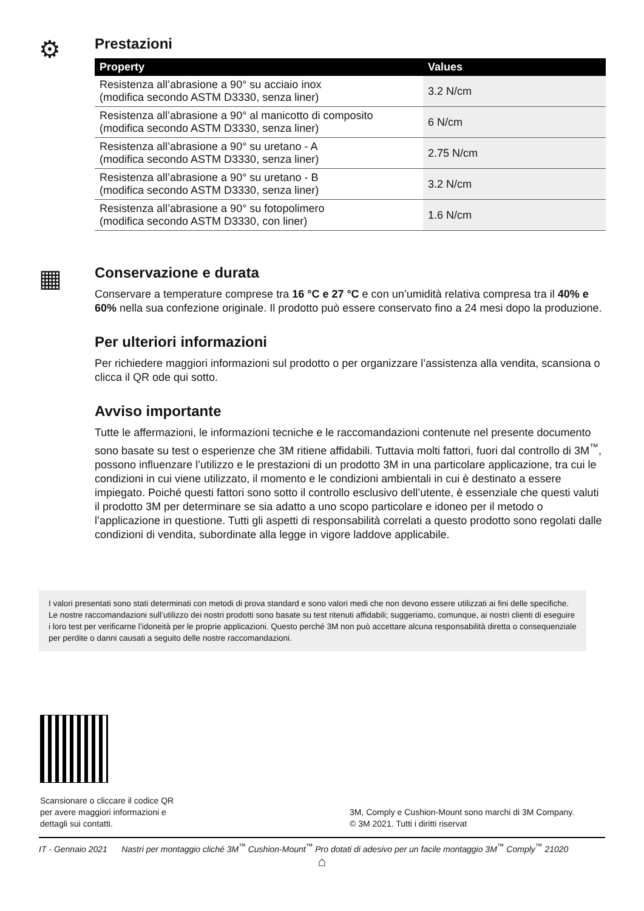⚙
Prestazioni
| Property | Values |
| --- | --- |
| Resistenza all’abrasione a 90° su acciaio inox (modifica secondo ASTM D3330, senza liner) | 3.2 N/cm |
| Resistenza all’abrasione a 90° al manicotto di composito (modifica secondo ASTM D3330, senza liner) | 6 N/cm |
| Resistenza all’abrasione a 90° su uretano - A (modifica secondo ASTM D3330, senza liner) | 2.75 N/cm |
| Resistenza all’abrasione a 90° su uretano - B (modifica secondo ASTM D3330, senza liner) | 3.2 N/cm |
| Resistenza all’abrasione a 90° su fotopolimero (modifica secondo ASTM D3330, con liner) | 1.6 N/cm |
▦
Conservazione e durata
Conservare a temperature comprese tra 16 °C e 27 °C e con un’umidità relativa compresa tra il 40% e 60% nella sua confezione originale. Il prodotto può essere conservato fino a 24 mesi dopo la produzione.
Per ulteriori informazioni
Per richiedere maggiori informazioni sul prodotto o per organizzare l’assistenza alla vendita, scansiona o clicca il QR ode qui sotto.
Avviso importante
Tutte le affermazioni, le informazioni tecniche e le raccomandazioni contenute nel presente documento sono basate su test o esperienze che 3M ritiene affidabili. Tuttavia molti fattori, fuori dal controllo di 3M<sup>™</sup>, possono influenzare l’utilizzo e le prestazioni di un prodotto 3M in una particolare applicazione, tra cui le condizioni in cui viene utilizzato, il momento e le condizioni ambientali in cui è destinato a essere impiegato. Poiché questi fattori sono sotto il controllo esclusivo dell’utente, è essenziale che questi valuti il prodotto 3M per determinare se sia adatto a uno scopo particolare e idoneo per il metodo o l’applicazione in questione. Tutti gli aspetti di responsabilità correlati a questo prodotto sono regolati dalle condizioni di vendita, subordinate alla legge in vigore laddove applicabile.
I valori presentati sono stati determinati con metodi di prova standard e sono valori medi che non devono essere utilizzati ai fini delle specifiche. Le nostre raccomandazioni sull’utilizzo dei nostri prodotti sono basate su test ritenuti affidabili; suggeriamo, comunque, ai nostri clienti di eseguire i loro test per verificarne l’idoneità per le proprie applicazioni. Questo perché 3M non può accettare alcuna responsabilità diretta o consequenziale per perdite o danni causati a seguito delle nostre raccomandazioni.
Scansionare o cliccare il codice QR
per avere maggiori informazioni e
dettagli sui contatti.
3M, Comply e Cushion-Mount sono marchi di 3M Company.
© 3M 2021. Tutti i diritti riservat
IT - Gennaio 2021 Nastri per montaggio cliché 3M<sup>™</sup> Cushion-Mount<sup>™</sup> Pro dotati di adesivo per un facile montaggio 3M<sup>™</sup> Comply<sup>™</sup> 21020
⌂